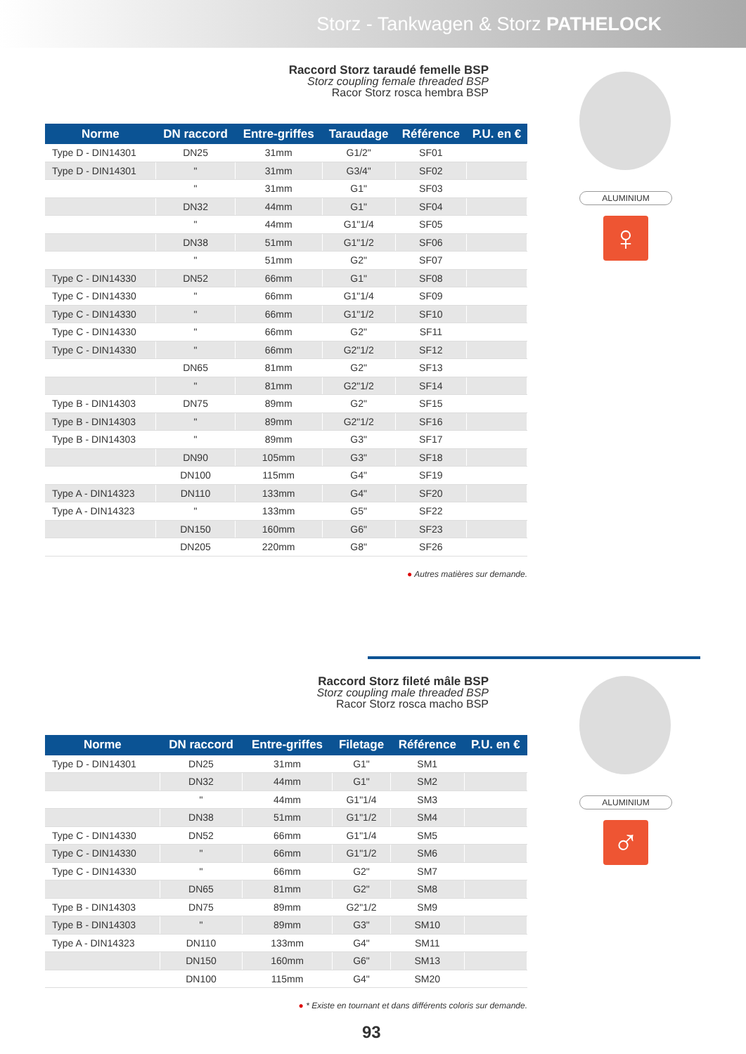Storz - Tankwagen & Storz PATHELOCK
Raccord Storz taraudé femelle BSP
Storz coupling female threaded BSP
Racor Storz rosca hembra BSP
ALUMINIUM
♀
| Norme | DN raccord | Entre-griffes | Taraudage | Référence | P.U. en € |
| --- | --- | --- | --- | --- | --- |
| Type D - DIN14301 | DN25 | 31mm | G1/2" | SF01 | |
| Type D - DIN14301 | " | 31mm | G3/4" | SF02 | |
| | " | 31mm | G1" | SF03 | |
| | DN32 | 44mm | G1" | SF04 | |
| | " | 44mm | G1"1/4 | SF05 | |
| | DN38 | 51mm | G1"1/2 | SF06 | |
| | " | 51mm | G2" | SF07 | |
| Type C - DIN14330 | DN52 | 66mm | G1" | SF08 | |
| Type C - DIN14330 | " | 66mm | G1"1/4 | SF09 | |
| Type C - DIN14330 | " | 66mm | G1"1/2 | SF10 | |
| Type C - DIN14330 | " | 66mm | G2" | SF11 | |
| Type C - DIN14330 | " | 66mm | G2"1/2 | SF12 | |
| | DN65 | 81mm | G2" | SF13 | |
| | " | 81mm | G2"1/2 | SF14 | |
| Type B - DIN14303 | DN75 | 89mm | G2" | SF15 | |
| Type B - DIN14303 | " | 89mm | G2"1/2 | SF16 | |
| Type B - DIN14303 | " | 89mm | G3" | SF17 | |
| | DN90 | 105mm | G3" | SF18 | |
| | DN100 | 115mm | G4" | SF19 | |
| Type A - DIN14323 | DN110 | 133mm | G4" | SF20 | |
| Type A - DIN14323 | " | 133mm | G5" | SF22 | |
| | DN150 | 160mm | G6" | SF23 | |
| | DN205 | 220mm | G8" | SF26 | |
● Autres matières sur demande.
Raccord Storz fileté mâle BSP
Storz coupling male threaded BSP
Racor Storz rosca macho BSP
ALUMINIUM
♂
| Norme | DN raccord | Entre-griffes | Filetage | Référence | P.U. en € |
| --- | --- | --- | --- | --- | --- |
| Type D - DIN14301 | DN25 | 31mm | G1" | SM1 | |
| | DN32 | 44mm | G1" | SM2 | |
| | " | 44mm | G1"1/4 | SM3 | |
| | DN38 | 51mm | G1"1/2 | SM4 | |
| Type C - DIN14330 | DN52 | 66mm | G1"1/4 | SM5 | |
| Type C - DIN14330 | " | 66mm | G1"1/2 | SM6 | |
| Type C - DIN14330 | " | 66mm | G2" | SM7 | |
| | DN65 | 81mm | G2" | SM8 | |
| Type B - DIN14303 | DN75 | 89mm | G2"1/2 | SM9 | |
| Type B - DIN14303 | " | 89mm | G3" | SM10 | |
| Type A - DIN14323 | DN110 | 133mm | G4" | SM11 | |
| | DN150 | 160mm | G6" | SM13 | |
| | DN100 | 115mm | G4" | SM20 | |
● * Existe en tournant et dans différents coloris sur demande.
93